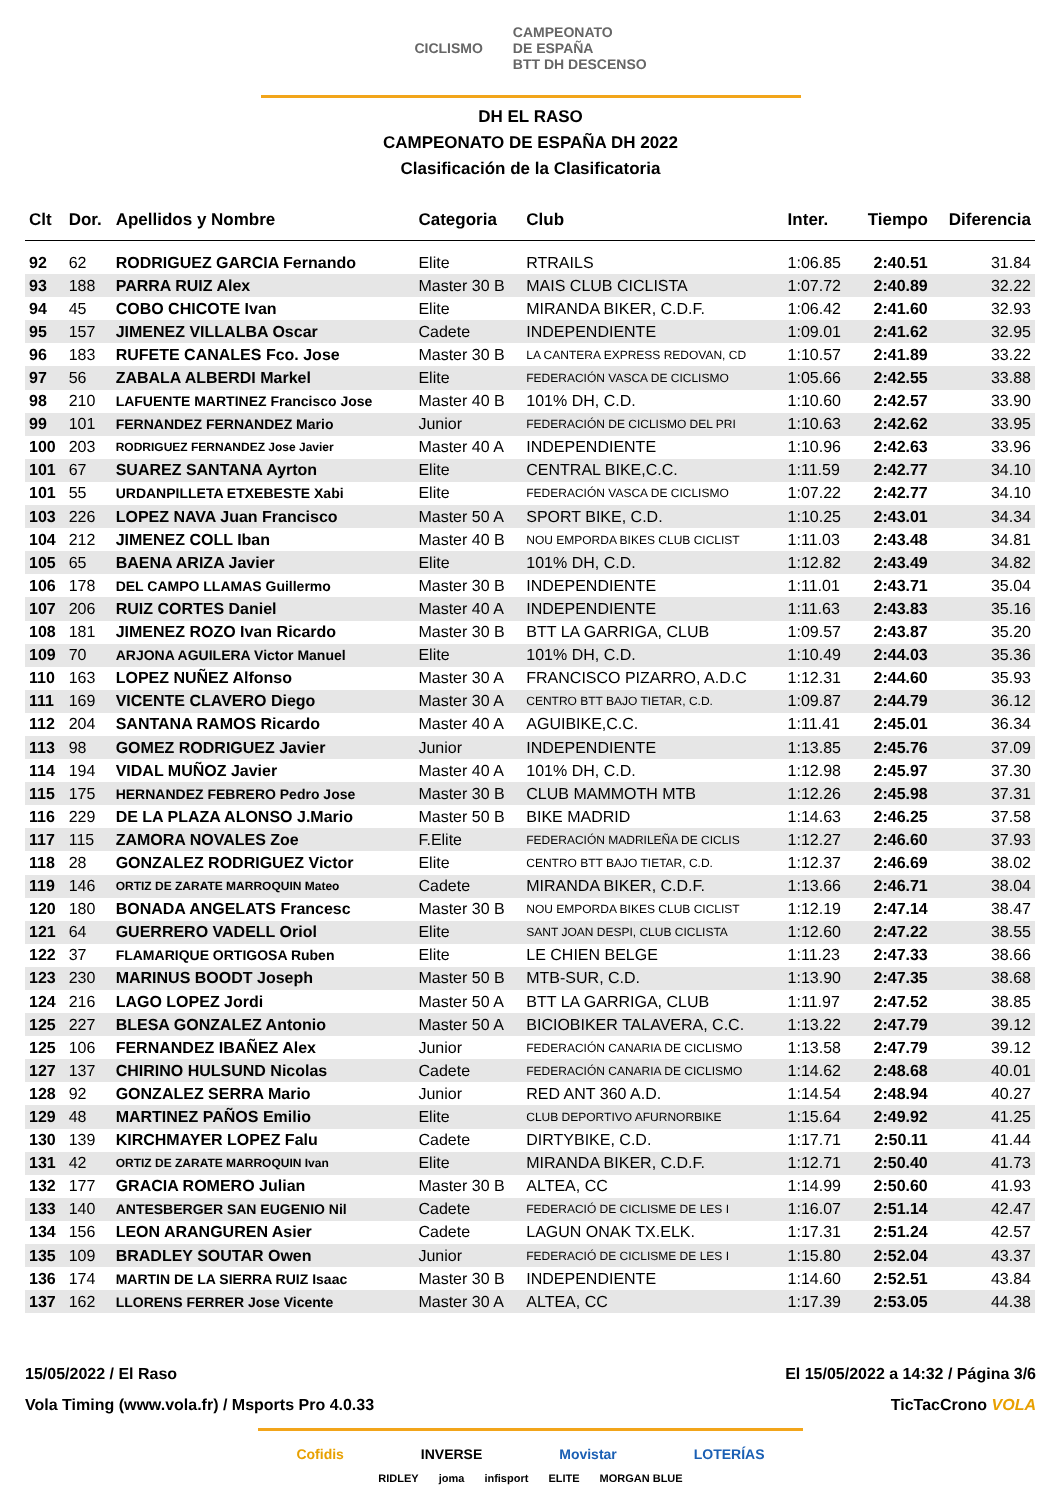CICLISMO CAMPEONATO
DE ESPAÑA
BTT DH DESCENSO
DH EL RASO
CAMPEONATO DE ESPAÑA DH 2022
Clasificación de la Clasificatoria
| Clt | Dor. | Apellidos y Nombre | Categoria | Club | Inter. | Tiempo | Diferencia |
| --- | --- | --- | --- | --- | --- | --- | --- |
| 92 | 62 | RODRIGUEZ GARCIA Fernando | Elite | RTRAILS | 1:06.85 | 2:40.51 | 31.84 |
| 93 | 188 | PARRA RUIZ Alex | Master 30 B | MAIS CLUB CICLISTA | 1:07.72 | 2:40.89 | 32.22 |
| 94 | 45 | COBO CHICOTE Ivan | Elite | MIRANDA BIKER, C.D.F. | 1:06.42 | 2:41.60 | 32.93 |
| 95 | 157 | JIMENEZ VILLALBA Oscar | Cadete | INDEPENDIENTE | 1:09.01 | 2:41.62 | 32.95 |
| 96 | 183 | RUFETE CANALES Fco. Jose | Master 30 B | LA CANTERA EXPRESS REDOVAN, CD | 1:10.57 | 2:41.89 | 33.22 |
| 97 | 56 | ZABALA ALBERDI Markel | Elite | FEDERACIÓN VASCA DE CICLISMO | 1:05.66 | 2:42.55 | 33.88 |
| 98 | 210 | LAFUENTE MARTINEZ Francisco Jose | Master 40 B | 101% DH, C.D. | 1:10.60 | 2:42.57 | 33.90 |
| 99 | 101 | FERNANDEZ FERNANDEZ Mario | Junior | FEDERACIÓN DE CICLISMO DEL PRI | 1:10.63 | 2:42.62 | 33.95 |
| 100 | 203 | RODRIGUEZ FERNANDEZ Jose Javier | Master 40 A | INDEPENDIENTE | 1:10.96 | 2:42.63 | 33.96 |
| 101 | 67 | SUAREZ SANTANA Ayrton | Elite | CENTRAL BIKE,C.C. | 1:11.59 | 2:42.77 | 34.10 |
| 101 | 55 | URDANPILLETA ETXEBESTE Xabi | Elite | FEDERACIÓN VASCA DE CICLISMO | 1:07.22 | 2:42.77 | 34.10 |
| 103 | 226 | LOPEZ NAVA Juan Francisco | Master 50 A | SPORT BIKE, C.D. | 1:10.25 | 2:43.01 | 34.34 |
| 104 | 212 | JIMENEZ COLL Iban | Master 40 B | NOU EMPORDA BIKES CLUB CICLIST | 1:11.03 | 2:43.48 | 34.81 |
| 105 | 65 | BAENA ARIZA Javier | Elite | 101% DH, C.D. | 1:12.82 | 2:43.49 | 34.82 |
| 106 | 178 | DEL CAMPO LLAMAS Guillermo | Master 30 B | INDEPENDIENTE | 1:11.01 | 2:43.71 | 35.04 |
| 107 | 206 | RUIZ CORTES Daniel | Master 40 A | INDEPENDIENTE | 1:11.63 | 2:43.83 | 35.16 |
| 108 | 181 | JIMENEZ ROZO Ivan Ricardo | Master 30 B | BTT LA GARRIGA, CLUB | 1:09.57 | 2:43.87 | 35.20 |
| 109 | 70 | ARJONA AGUILERA Victor Manuel | Elite | 101% DH, C.D. | 1:10.49 | 2:44.03 | 35.36 |
| 110 | 163 | LOPEZ NUÑEZ Alfonso | Master 30 A | FRANCISCO PIZARRO, A.D.C | 1:12.31 | 2:44.60 | 35.93 |
| 111 | 169 | VICENTE CLAVERO Diego | Master 30 A | CENTRO BTT BAJO TIETAR, C.D. | 1:09.87 | 2:44.79 | 36.12 |
| 112 | 204 | SANTANA RAMOS Ricardo | Master 40 A | AGUIBIKE,C.C. | 1:11.41 | 2:45.01 | 36.34 |
| 113 | 98 | GOMEZ RODRIGUEZ Javier | Junior | INDEPENDIENTE | 1:13.85 | 2:45.76 | 37.09 |
| 114 | 194 | VIDAL MUÑOZ Javier | Master 40 A | 101% DH, C.D. | 1:12.98 | 2:45.97 | 37.30 |
| 115 | 175 | HERNANDEZ FEBRERO Pedro Jose | Master 30 B | CLUB MAMMOTH MTB | 1:12.26 | 2:45.98 | 37.31 |
| 116 | 229 | DE LA PLAZA ALONSO J.Mario | Master 50 B | BIKE MADRID | 1:14.63 | 2:46.25 | 37.58 |
| 117 | 115 | ZAMORA NOVALES Zoe | F.Elite | FEDERACIÓN MADRILEÑA DE CICLIS | 1:12.27 | 2:46.60 | 37.93 |
| 118 | 28 | GONZALEZ RODRIGUEZ Victor | Elite | CENTRO BTT BAJO TIETAR, C.D. | 1:12.37 | 2:46.69 | 38.02 |
| 119 | 146 | ORTIZ DE ZARATE MARROQUIN Mateo | Cadete | MIRANDA BIKER, C.D.F. | 1:13.66 | 2:46.71 | 38.04 |
| 120 | 180 | BONADA ANGELATS Francesc | Master 30 B | NOU EMPORDA BIKES CLUB CICLIST | 1:12.19 | 2:47.14 | 38.47 |
| 121 | 64 | GUERRERO VADELL Oriol | Elite | SANT JOAN DESPI, CLUB CICLISTA | 1:12.60 | 2:47.22 | 38.55 |
| 122 | 37 | FLAMARIQUE ORTIGOSA Ruben | Elite | LE CHIEN BELGE | 1:11.23 | 2:47.33 | 38.66 |
| 123 | 230 | MARINUS BOODT Joseph | Master 50 B | MTB-SUR, C.D. | 1:13.90 | 2:47.35 | 38.68 |
| 124 | 216 | LAGO LOPEZ Jordi | Master 50 A | BTT LA GARRIGA, CLUB | 1:11.97 | 2:47.52 | 38.85 |
| 125 | 227 | BLESA GONZALEZ Antonio | Master 50 A | BICIOBIKER TALAVERA, C.C. | 1:13.22 | 2:47.79 | 39.12 |
| 125 | 106 | FERNANDEZ IBAÑEZ Alex | Junior | FEDERACIÓN CANARIA DE CICLISMO | 1:13.58 | 2:47.79 | 39.12 |
| 127 | 137 | CHIRINO HULSUND Nicolas | Cadete | FEDERACIÓN CANARIA DE CICLISMO | 1:14.62 | 2:48.68 | 40.01 |
| 128 | 92 | GONZALEZ SERRA Mario | Junior | RED ANT 360 A.D. | 1:14.54 | 2:48.94 | 40.27 |
| 129 | 48 | MARTINEZ PAÑOS Emilio | Elite | CLUB DEPORTIVO AFURNORBIKE | 1:15.64 | 2:49.92 | 41.25 |
| 130 | 139 | KIRCHMAYER LOPEZ Falu | Cadete | DIRTYBIKE, C.D. | 1:17.71 | 2:50.11 | 41.44 |
| 131 | 42 | ORTIZ DE ZARATE MARROQUIN Ivan | Elite | MIRANDA BIKER, C.D.F. | 1:12.71 | 2:50.40 | 41.73 |
| 132 | 177 | GRACIA ROMERO Julian | Master 30 B | ALTEA, CC | 1:14.99 | 2:50.60 | 41.93 |
| 133 | 140 | ANTESBERGER SAN EUGENIO Nil | Cadete | FEDERACIÓ DE CICLISME DE LES I | 1:16.07 | 2:51.14 | 42.47 |
| 134 | 156 | LEON ARANGUREN Asier | Cadete | LAGUN ONAK TX.ELK. | 1:17.31 | 2:51.24 | 42.57 |
| 135 | 109 | BRADLEY SOUTAR Owen | Junior | FEDERACIÓ DE CICLISME DE LES I | 1:15.80 | 2:52.04 | 43.37 |
| 136 | 174 | MARTIN DE LA SIERRA RUIZ Isaac | Master 30 B | INDEPENDIENTE | 1:14.60 | 2:52.51 | 43.84 |
| 137 | 162 | LLORENS FERRER Jose Vicente | Master 30 A | ALTEA, CC | 1:17.39 | 2:53.05 | 44.38 |
15/05/2022 / El Raso
Vola Timing (www.vola.fr) / Msports Pro 4.0.33
El 15/05/2022 a 14:32 / Página 3/6
TicTacCrono VOLA
Cofidis INVERSE Movistar LOTERÍAS
RIDLEY joma infisport ELITE MORGAN BLUE